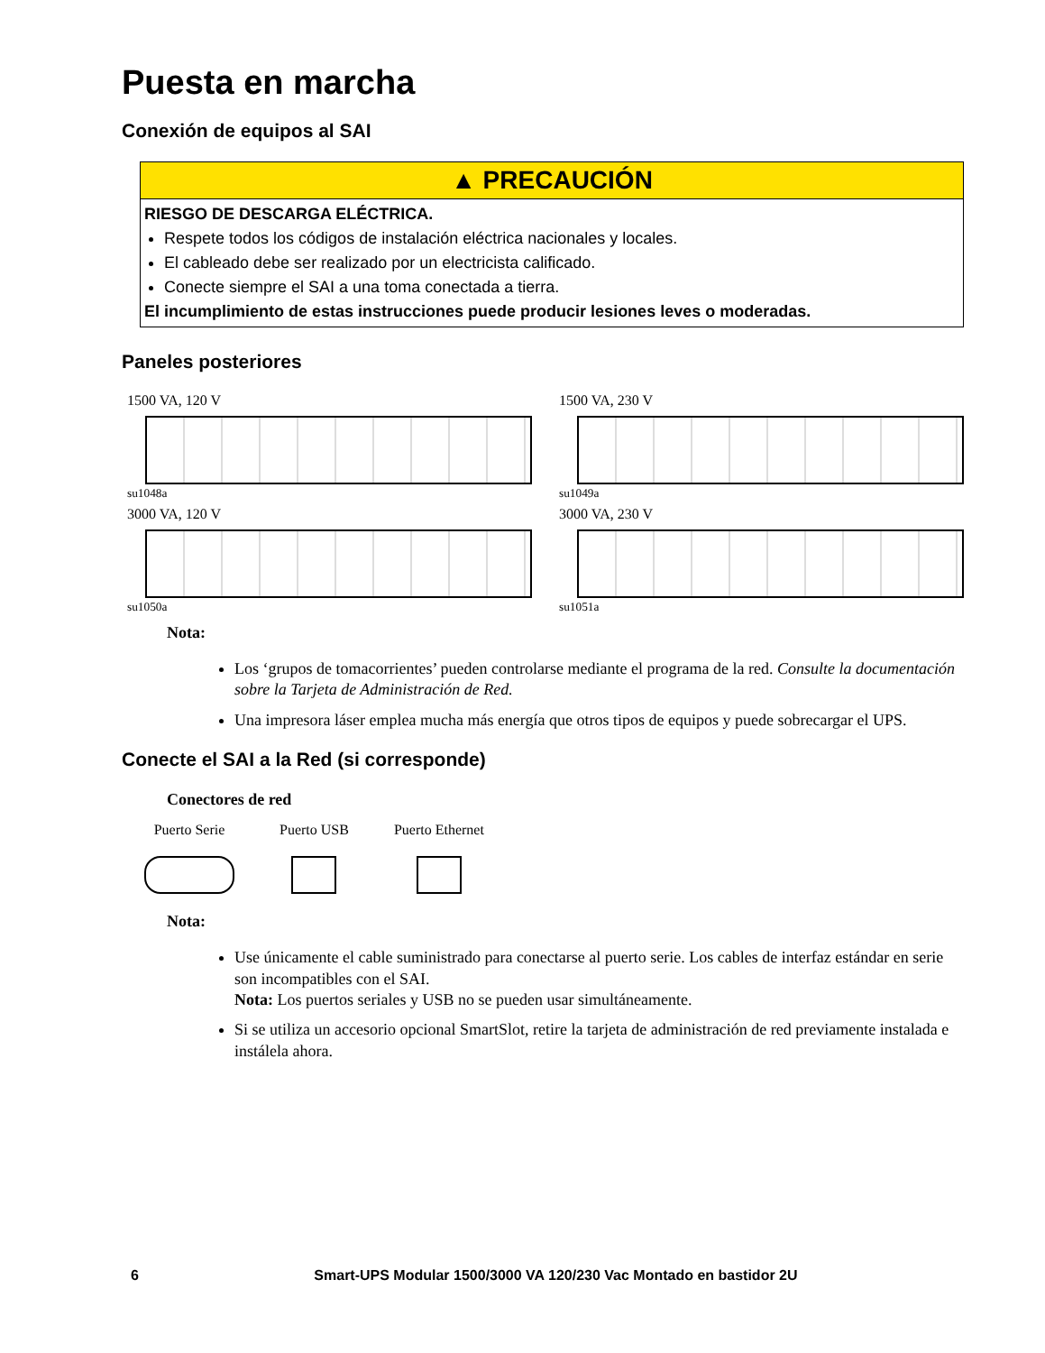Puesta en marcha
Conexión de equipos al SAI
▲ PRECAUCIÓN
RIESGO DE DESCARGA ELÉCTRICA.
Respete todos los códigos de instalación eléctrica nacionales y locales.
El cableado debe ser realizado por un electricista calificado.
Conecte siempre el SAI a una toma conectada a tierra.
El incumplimiento de estas instrucciones puede producir lesiones leves o moderadas.
Paneles posteriores
1500 VA, 120 V
su1048a
1500 VA, 230 V
su1049a
3000 VA, 120 V
su1050a
3000 VA, 230 V
su1051a
Nota:
Los ‘grupos de tomacorrientes’ pueden controlarse mediante el programa de la red. Consulte la documentación sobre la Tarjeta de Administración de Red.
Una impresora láser emplea mucha más energía que otros tipos de equipos y puede sobrecargar el UPS.
Conecte el SAI a la Red (si corresponde)
Conectores de red
Puerto Serie Puerto USB Puerto Ethernet
Nota:
Use únicamente el cable suministrado para conectarse al puerto serie. Los cables de interfaz estándar en serie son incompatibles con el SAI.
Nota: Los puertos seriales y USB no se pueden usar simultáneamente.
Si se utiliza un accesorio opcional SmartSlot, retire la tarjeta de administración de red previamente instalada e instálela ahora.
6 Smart-UPS Modular 1500/3000 VA 120/230 Vac Montado en bastidor 2U